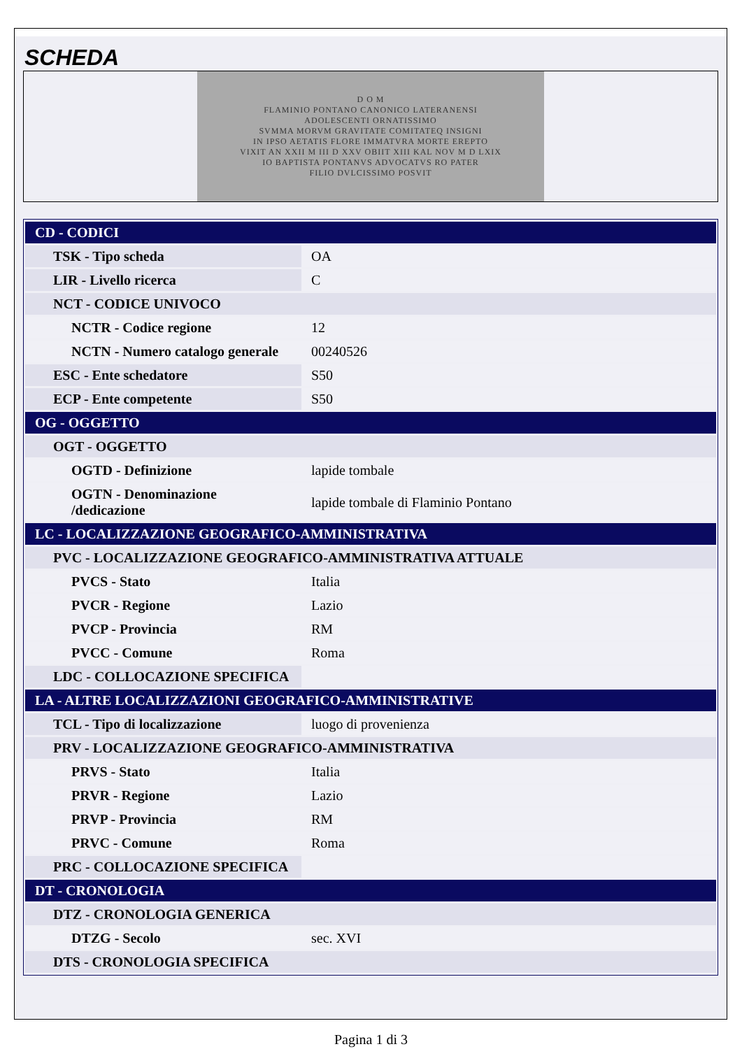SCHEDA
D O M
FLAMINIO PONTANO CANONICO LATERANENSI
ADOLESCENTI ORNATISSIMO
SVMMA MORVM GRAVITATE COMITATEQ INSIGNI
IN IPSO AETATIS FLORE IMMATVRA MORTE EREPTO
VIXIT AN XXII M III D XXV OBIIT XIII KAL NOV M D LXIX
IO BAPTISTA PONTANVS ADVOCATVS RO PATER
FILIO DVLCISSIMO POSVIT
| CD - CODICI | |
| TSK - Tipo scheda | OA |
| LIR - Livello ricerca | C |
| NCT - CODICE UNIVOCO | |
| NCTR - Codice regione | 12 |
| NCTN - Numero catalogo generale | 00240526 |
| ESC - Ente schedatore | S50 |
| ECP - Ente competente | S50 |
| OG - OGGETTO | |
| OGT - OGGETTO | |
| OGTD - Definizione | lapide tombale |
| OGTN - Denominazione /dedicazione | lapide tombale di Flaminio Pontano |
| LC - LOCALIZZAZIONE GEOGRAFICO-AMMINISTRATIVA | |
| PVC - LOCALIZZAZIONE GEOGRAFICO-AMMINISTRATIVA ATTUALE | |
| PVCS - Stato | Italia |
| PVCR - Regione | Lazio |
| PVCP - Provincia | RM |
| PVCC - Comune | Roma |
| LDC - COLLOCAZIONE SPECIFICA | |
| LA - ALTRE LOCALIZZAZIONI GEOGRAFICO-AMMINISTRATIVE | |
| TCL - Tipo di localizzazione | luogo di provenienza |
| PRV - LOCALIZZAZIONE GEOGRAFICO-AMMINISTRATIVA | |
| PRVS - Stato | Italia |
| PRVR - Regione | Lazio |
| PRVP - Provincia | RM |
| PRVC - Comune | Roma |
| PRC - COLLOCAZIONE SPECIFICA | |
| DT - CRONOLOGIA | |
| DTZ - CRONOLOGIA GENERICA | |
| DTZG - Secolo | sec. XVI |
| DTS - CRONOLOGIA SPECIFICA | |
Pagina 1 di 3